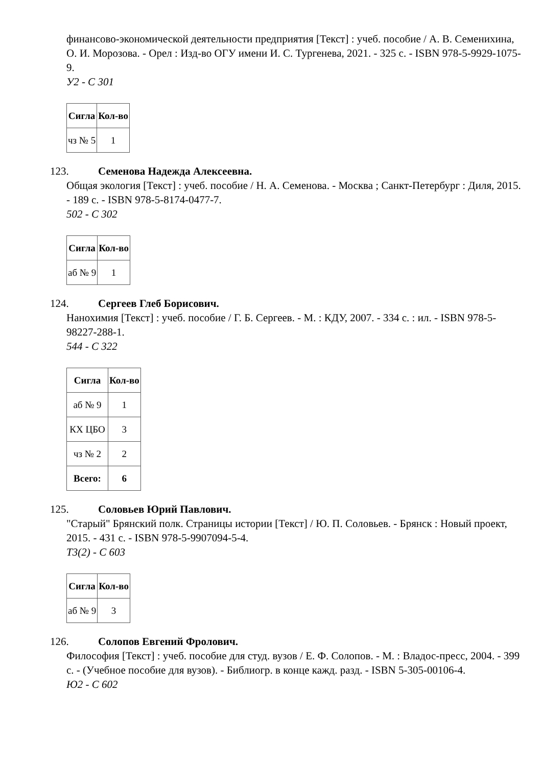финансово-экономической деятельности предприятия [Текст] : учеб. пособие / А. В. Семенихина, О. И. Морозова. - Орел : Изд-во ОГУ имени И. С. Тургенева, 2021. - 325 с. - ISBN 978-5-9929-1075-9.
У2 - С 301
| Сигла | Кол-во |
| --- | --- |
| чз № 5 | 1 |
123. Семенова Надежда Алексеевна.
Общая экология [Текст] : учеб. пособие / Н. А. Семенова. - Москва ; Санкт-Петербург : Диля, 2015. - 189 с. - ISBN 978-5-8174-0477-7.
502 - С 302
| Сигла | Кол-во |
| --- | --- |
| аб № 9 | 1 |
124. Сергеев Глеб Борисович.
Нанохимия [Текст] : учеб. пособие / Г. Б. Сергеев. - М. : КДУ, 2007. - 334 с. : ил. - ISBN 978-5-98227-288-1.
544 - С 322
| Сигла | Кол-во |
| --- | --- |
| аб № 9 | 1 |
| КХ ЦБО | 3 |
| чз № 2 | 2 |
| Всего: | 6 |
125. Соловьев Юрий Павлович.
"Старый" Брянский полк. Страницы истории [Текст] / Ю. П. Соловьев. - Брянск : Новый проект, 2015. - 431 с. - ISBN 978-5-9907094-5-4.
Т3(2) - С 603
| Сигла | Кол-во |
| --- | --- |
| аб № 9 | 3 |
126. Солопов Евгений Фролович.
Философия [Текст] : учеб. пособие для студ. вузов / Е. Ф. Солопов. - М. : Владос-пресс, 2004. - 399 с. - (Учебное пособие для вузов). - Библиогр. в конце кажд. разд. - ISBN 5-305-00106-4.
Ю2 - С 602